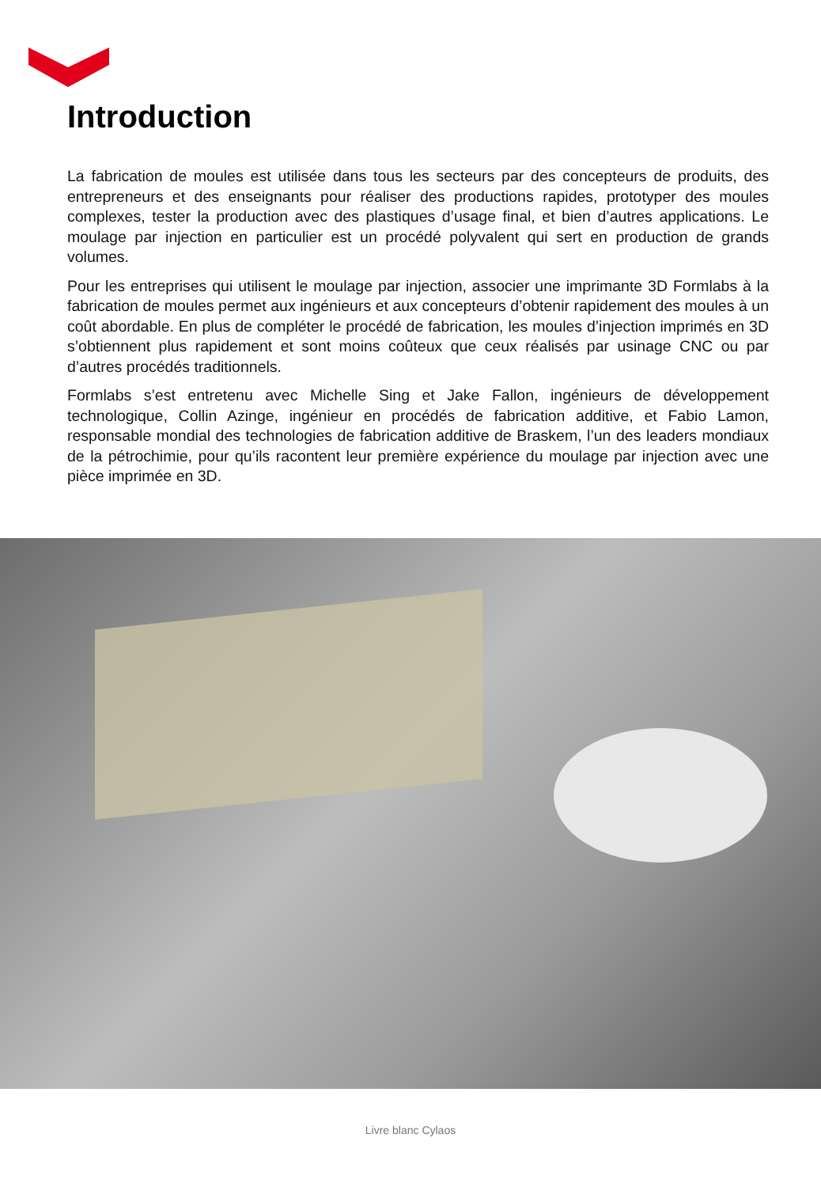Introduction
La fabrication de moules est utilisée dans tous les secteurs par des concepteurs de produits, des entrepreneurs et des enseignants pour réaliser des productions rapides, prototyper des moules complexes, tester la production avec des plastiques d’usage final, et bien d’autres applications. Le moulage par injection en particulier est un procédé polyvalent qui sert en production de grands volumes.
Pour les entreprises qui utilisent le moulage par injection, associer une imprimante 3D Formlabs à la fabrication de moules permet aux ingénieurs et aux concepteurs d’obtenir rapidement des moules à un coût abordable. En plus de compléter le procédé de fabrication, les moules d’injection imprimés en 3D s’obtiennent plus rapidement et sont moins coûteux que ceux réalisés par usinage CNC ou par d’autres procédés traditionnels.
Formlabs s’est entretenu avec Michelle Sing et Jake Fallon, ingénieurs de développement technologique, Collin Azinge, ingénieur en procédés de fabrication additive, et Fabio Lamon, responsable mondial des technologies de fabrication additive de Braskem, l’un des leaders mondiaux de la pétrochimie, pour qu’ils racontent leur première expérience du moulage par injection avec une pièce imprimée en 3D.
Livre blanc Cylaos